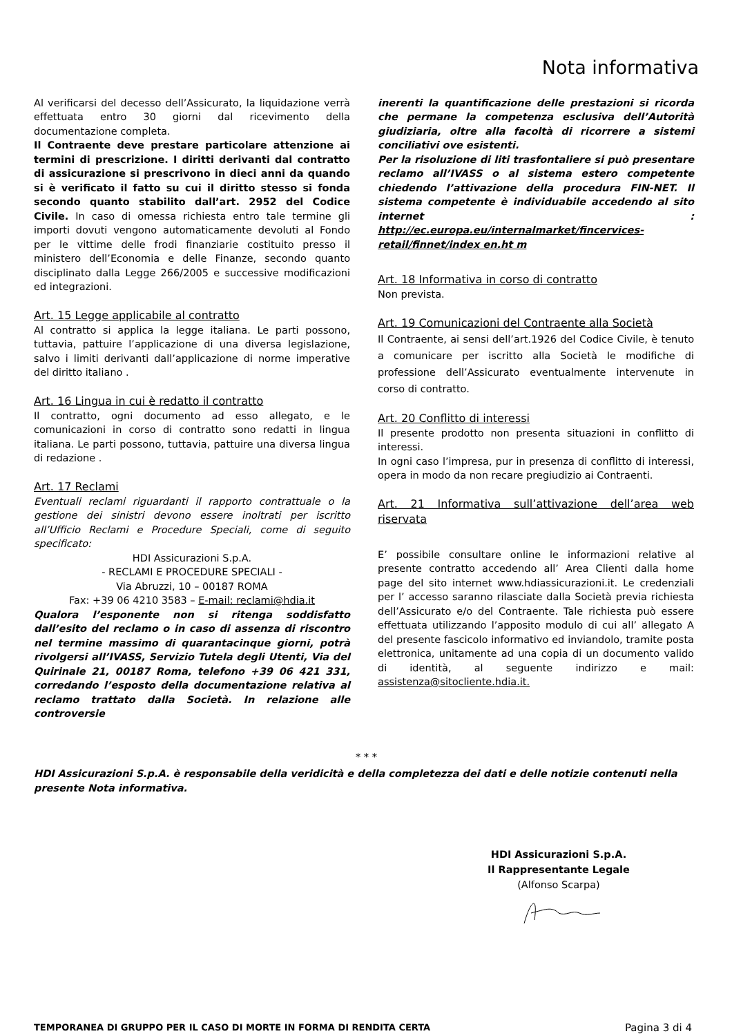Nota informativa
Al verificarsi del decesso dell’Assicurato, la liquidazione verrà effettuata entro 30 giorni dal ricevimento della documentazione completa.
Il Contraente deve prestare particolare attenzione ai termini di prescrizione. I diritti derivanti dal contratto di assicurazione si prescrivono in dieci anni da quando si è verificato il fatto su cui il diritto stesso si fonda secondo quanto stabilito dall’art. 2952 del Codice Civile. In caso di omessa richiesta entro tale termine gli importi dovuti vengono automaticamente devoluti al Fondo per le vittime delle frodi finanziarie costituito presso il ministero dell’Economia e delle Finanze, secondo quanto disciplinato dalla Legge 266/2005 e successive modificazioni ed integrazioni.
Art. 15 Legge applicabile al contratto
Al contratto si applica la legge italiana. Le parti possono, tuttavia, pattuire l’applicazione di una diversa legislazione, salvo i limiti derivanti dall’applicazione di norme imperative del diritto italiano .
Art. 16 Lingua in cui è redatto il contratto
Il contratto, ogni documento ad esso allegato, e le comunicazioni in corso di contratto sono redatti in lingua italiana. Le parti possono, tuttavia, pattuire una diversa lingua di redazione .
Art. 17 Reclami
Eventuali reclami riguardanti il rapporto contrattuale o la gestione dei sinistri devono essere inoltrati per iscritto all’Ufficio Reclami e Procedure Speciali, come di seguito specificato:
HDI Assicurazioni S.p.A.
- RECLAMI E PROCEDURE SPECIALI -
Via Abruzzi, 10 – 00187 ROMA
Fax: +39 06 4210 3583 – E-mail: reclami@hdia.it
Qualora l’esponente non si ritenga soddisfatto dall’esito del reclamo o in caso di assenza di riscontro nel termine massimo di quarantacinque giorni, potrà rivolgersi all’IVASS, Servizio Tutela degli Utenti, Via del Quirinale 21, 00187 Roma, telefono +39 06 421 331, corredando l’esposto della documentazione relativa al reclamo trattato dalla Società. In relazione alle controversie
inerenti la quantificazione delle prestazioni si ricorda che permane la competenza esclusiva dell’Autorità giudiziaria, oltre alla facoltà di ricorrere a sistemi conciliativi ove esistenti.
Per la risoluzione di liti trasfontaliere si può presentare reclamo all’IVASS o al sistema estero competente chiedendo l’attivazione della procedura FIN-NET. Il sistema competente è individuabile accedendo al sito internet : http://ec.europa.eu/internalmarket/fincervices-retail/finnet/index en.ht m
Art. 18 Informativa in corso di contratto
Non prevista.
Art. 19 Comunicazioni del Contraente alla Società
Il Contraente, ai sensi dell’art.1926 del Codice Civile, è tenuto a comunicare per iscritto alla Società le modifiche di professione dell’Assicurato eventualmente intervenute in corso di contratto.
Art. 20 Conflitto di interessi
Il presente prodotto non presenta situazioni in conflitto di interessi.
In ogni caso l’impresa, pur in presenza di conflitto di interessi, opera in modo da non recare pregiudizio ai Contraenti.
Art. 21 Informativa sull’attivazione dell’area web riservata
E’ possibile consultare online le informazioni relative al presente contratto accedendo all’ Area Clienti dalla home page del sito internet www.hdiassicurazioni.it. Le credenziali per l’ accesso saranno rilasciate dalla Società previa richiesta dell’Assicurato e/o del Contraente. Tale richiesta può essere effettuata utilizzando l’apposito modulo di cui all’ allegato A del presente fascicolo informativo ed inviandolo, tramite posta elettronica, unitamente ad una copia di un documento valido di identità, al seguente indirizzo e mail: assistenza@sitocliente.hdia.it.
* * *
HDI Assicurazioni S.p.A. è responsabile della veridicità e della completezza dei dati e delle notizie contenuti nella presente Nota informativa.
HDI Assicurazioni S.p.A.
Il Rappresentante Legale
(Alfonso Scarpa)
TEMPORANEA DI GRUPPO PER IL CASO DI MORTE IN FORMA DI RENDITA CERTA Pagina 3 di 4